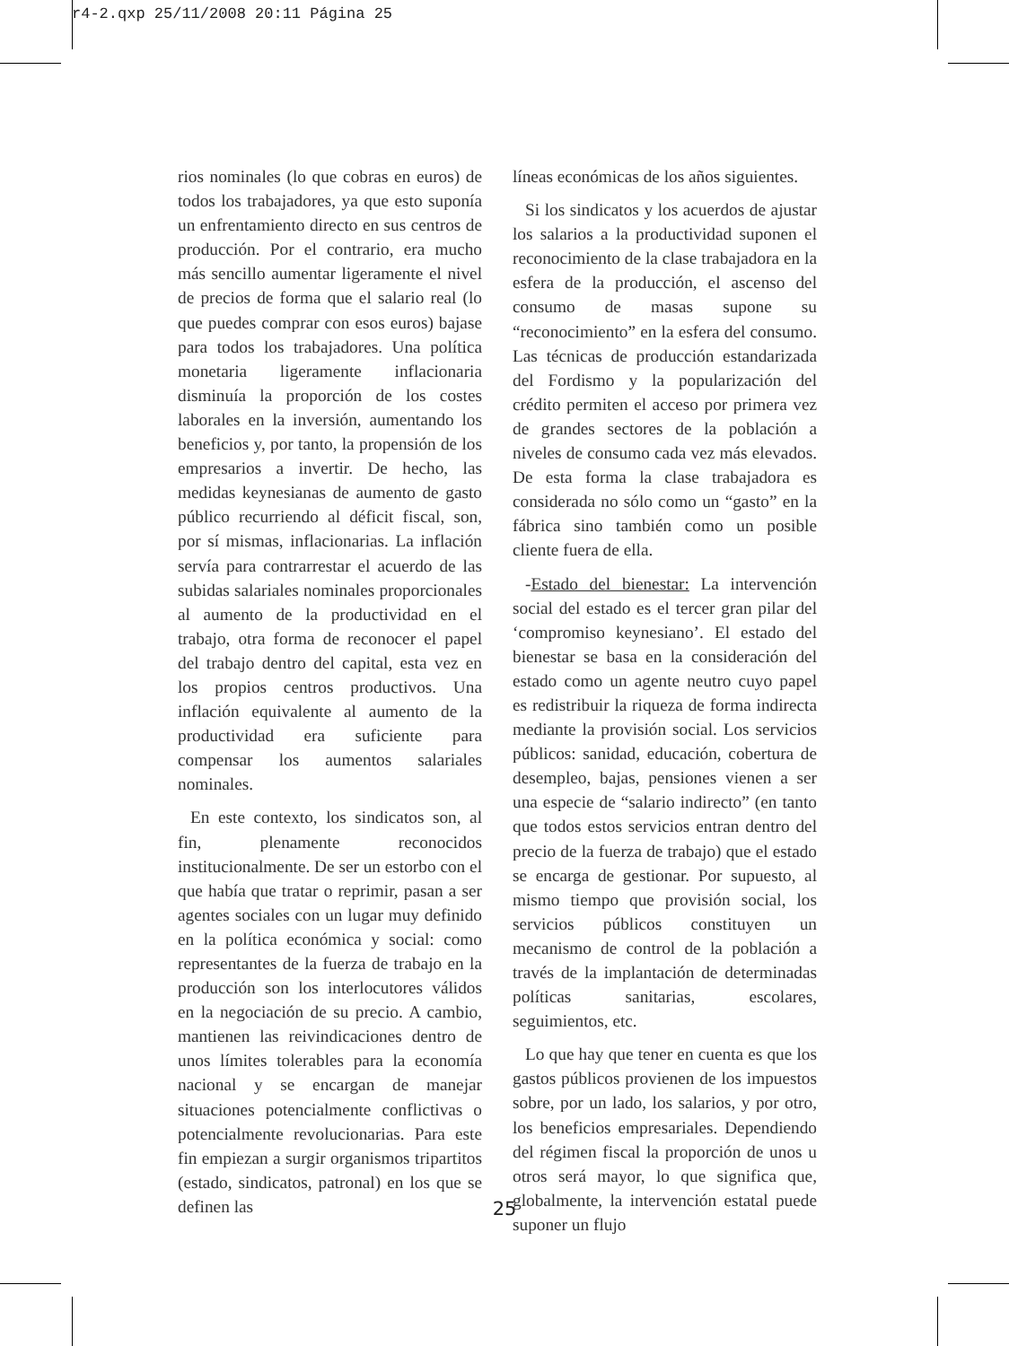r4-2.qxp 25/11/2008 20:11 Página 25
rios nominales (lo que cobras en euros) de todos los trabajadores, ya que esto suponía un enfrentamiento directo en sus centros de producción. Por el contrario, era mucho más sencillo aumentar ligeramente el nivel de precios de forma que el salario real (lo que puedes comprar con esos euros) bajase para todos los trabajadores. Una política monetaria ligeramente inflacionaria disminuía la proporción de los costes laborales en la inversión, aumentando los beneficios y, por tanto, la propensión de los empresarios a invertir. De hecho, las medidas keynesianas de aumento de gasto público recurriendo al déficit fiscal, son, por sí mismas, inflacionarias. La inflación servía para contrarrestar el acuerdo de las subidas salariales nominales proporcionales al aumento de la productividad en el trabajo, otra forma de reconocer el papel del trabajo dentro del capital, esta vez en los propios centros productivos. Una inflación equivalente al aumento de la productividad era suficiente para compensar los aumentos salariales nominales.
En este contexto, los sindicatos son, al fin, plenamente reconocidos institucionalmente. De ser un estorbo con el que había que tratar o reprimir, pasan a ser agentes sociales con un lugar muy definido en la política económica y social: como representantes de la fuerza de trabajo en la producción son los interlocutores válidos en la negociación de su precio. A cambio, mantienen las reivindicaciones dentro de unos límites tolerables para la economía nacional y se encargan de manejar situaciones potencialmente conflictivas o potencialmente revolucionarias. Para este fin empiezan a surgir organismos tripartitos (estado, sindicatos, patronal) en los que se definen las
líneas económicas de los años siguientes.
Si los sindicatos y los acuerdos de ajustar los salarios a la productividad suponen el reconocimiento de la clase trabajadora en la esfera de la producción, el ascenso del consumo de masas supone su “reconocimiento” en la esfera del consumo. Las técnicas de producción estandarizada del Fordismo y la popularización del crédito permiten el acceso por primera vez de grandes sectores de la población a niveles de consumo cada vez más elevados. De esta forma la clase trabajadora es considerada no sólo como un “gasto” en la fábrica sino también como un posible cliente fuera de ella.
-Estado del bienestar: La intervención social del estado es el tercer gran pilar del ‘compromiso keynesiano’. El estado del bienestar se basa en la consideración del estado como un agente neutro cuyo papel es redistribuir la riqueza de forma indirecta mediante la provisión social. Los servicios públicos: sanidad, educación, cobertura de desempleo, bajas, pensiones vienen a ser una especie de “salario indirecto” (en tanto que todos estos servicios entran dentro del precio de la fuerza de trabajo) que el estado se encarga de gestionar. Por supuesto, al mismo tiempo que provisión social, los servicios públicos constituyen un mecanismo de control de la población a través de la implantación de determinadas políticas sanitarias, escolares, seguimientos, etc.
Lo que hay que tener en cuenta es que los gastos públicos provienen de los impuestos sobre, por un lado, los salarios, y por otro, los beneficios empresariales. Dependiendo del régimen fiscal la proporción de unos u otros será mayor, lo que significa que, globalmente, la intervención estatal puede suponer un flujo
25